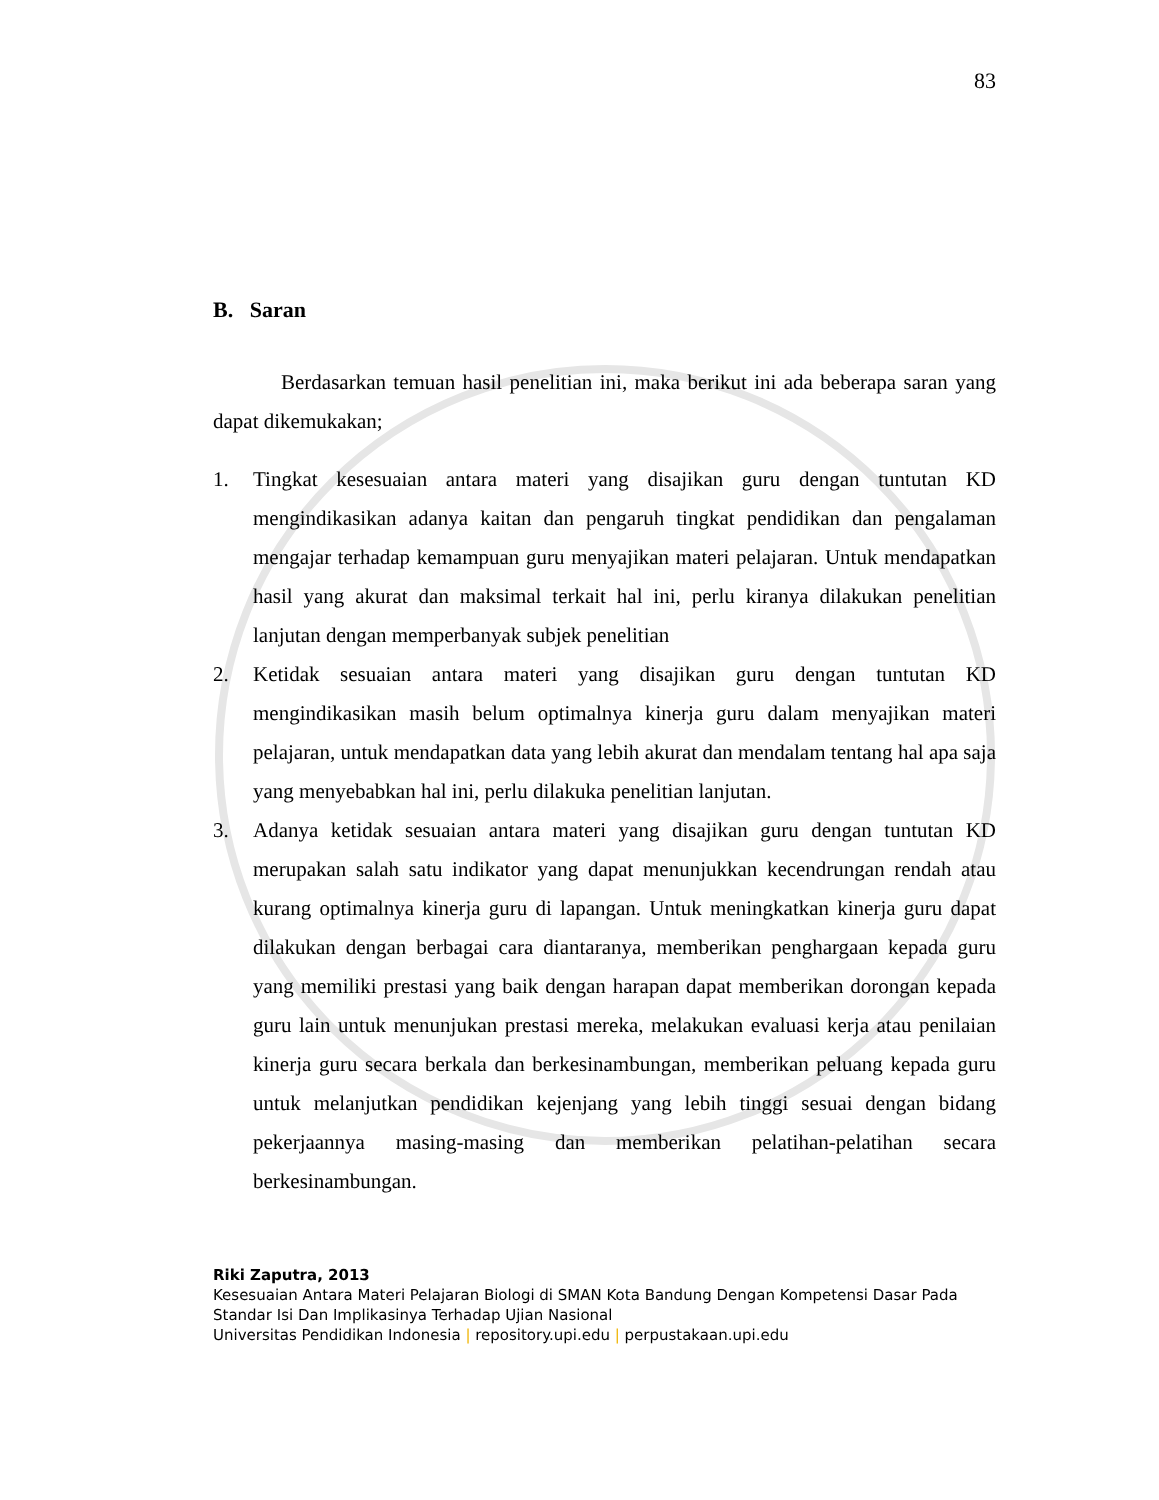83
B. Saran
Berdasarkan temuan hasil penelitian ini, maka berikut ini ada beberapa saran yang dapat dikemukakan;
1. Tingkat kesesuaian antara materi yang disajikan guru dengan tuntutan KD mengindikasikan adanya kaitan dan pengaruh tingkat pendidikan dan pengalaman mengajar terhadap kemampuan guru menyajikan materi pelajaran. Untuk mendapatkan hasil yang akurat dan maksimal terkait hal ini, perlu kiranya dilakukan penelitian lanjutan dengan memperbanyak subjek penelitian
2. Ketidak sesuaian antara materi yang disajikan guru dengan tuntutan KD mengindikasikan masih belum optimalnya kinerja guru dalam menyajikan materi pelajaran, untuk mendapatkan data yang lebih akurat dan mendalam tentang hal apa saja yang menyebabkan hal ini, perlu dilakuka penelitian lanjutan.
3. Adanya ketidak sesuaian antara materi yang disajikan guru dengan tuntutan KD merupakan salah satu indikator yang dapat menunjukkan kecendrungan rendah atau kurang optimalnya kinerja guru di lapangan. Untuk meningkatkan kinerja guru dapat dilakukan dengan berbagai cara diantaranya, memberikan penghargaan kepada guru yang memiliki prestasi yang baik dengan harapan dapat memberikan dorongan kepada guru lain untuk menunjukan prestasi mereka, melakukan evaluasi kerja atau penilaian kinerja guru secara berkala dan berkesinambungan, memberikan peluang kepada guru untuk melanjutkan pendidikan kejenjang yang lebih tinggi sesuai dengan bidang pekerjaannya masing-masing dan memberikan pelatihan-pelatihan secara berkesinambungan.
Riki Zaputra, 2013
Kesesuaian Antara Materi Pelajaran Biologi di SMAN Kota Bandung Dengan Kompetensi Dasar Pada Standar Isi Dan Implikasinya Terhadap Ujian Nasional
Universitas Pendidikan Indonesia | repository.upi.edu | perpustakaan.upi.edu